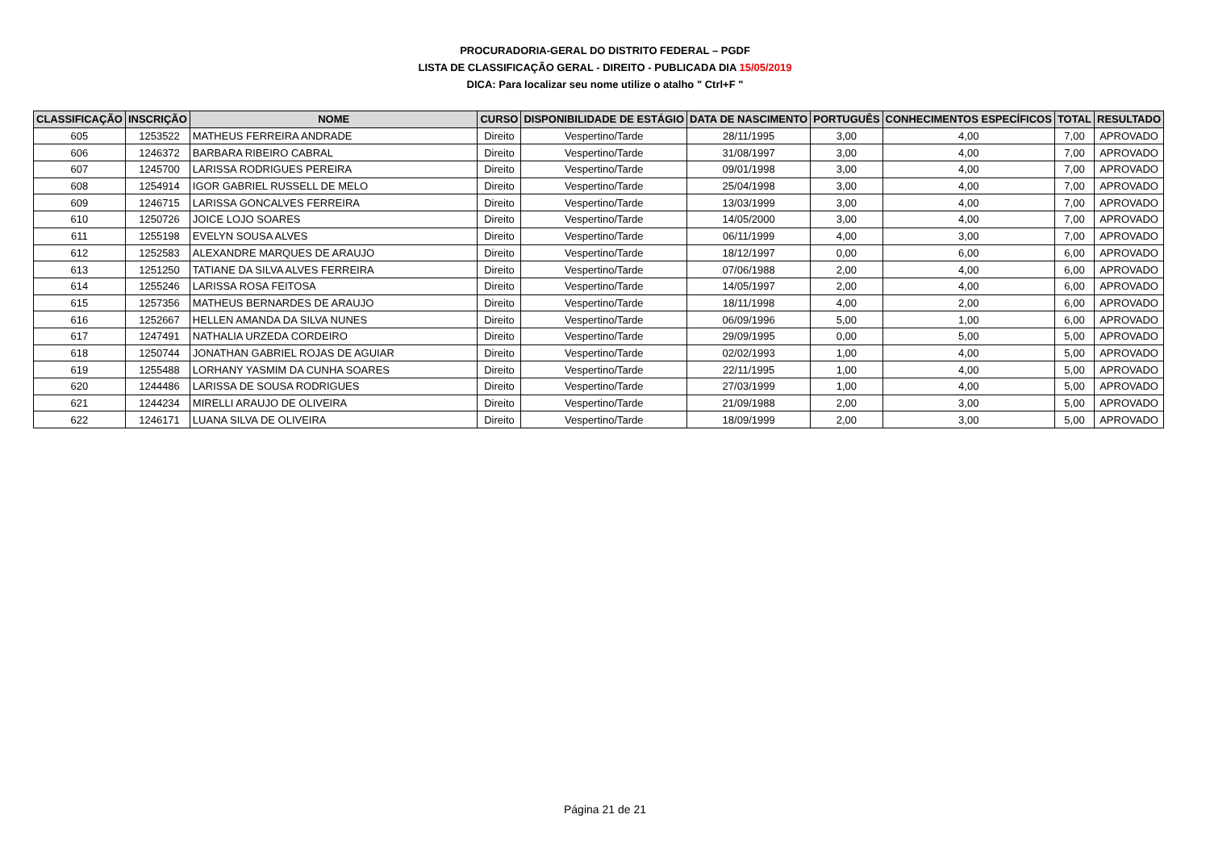PROCURADORIA-GERAL DO DISTRITO FEDERAL – PGDF
LISTA DE CLASSIFICAÇÃO GERAL - DIREITO - PUBLICADA DIA 15/05/2019
DICA: Para localizar seu nome utilize o atalho " Ctrl+F "
| CLASSIFICAÇÃO | INSCRIÇÃO | NOME | CURSO | DISPONIBILIDADE DE ESTÁGIO | DATA DE NASCIMENTO | PORTUGUÊS | CONHECIMENTOS ESPECÍFICOS | TOTAL | RESULTADO |
| --- | --- | --- | --- | --- | --- | --- | --- | --- | --- |
| 605 | 1253522 | MATHEUS FERREIRA ANDRADE | Direito | Vespertino/Tarde | 28/11/1995 | 3,00 | 4,00 | 7,00 | APROVADO |
| 606 | 1246372 | BARBARA RIBEIRO CABRAL | Direito | Vespertino/Tarde | 31/08/1997 | 3,00 | 4,00 | 7,00 | APROVADO |
| 607 | 1245700 | LARISSA RODRIGUES PEREIRA | Direito | Vespertino/Tarde | 09/01/1998 | 3,00 | 4,00 | 7,00 | APROVADO |
| 608 | 1254914 | IGOR GABRIEL RUSSELL DE MELO | Direito | Vespertino/Tarde | 25/04/1998 | 3,00 | 4,00 | 7,00 | APROVADO |
| 609 | 1246715 | LARISSA GONCALVES FERREIRA | Direito | Vespertino/Tarde | 13/03/1999 | 3,00 | 4,00 | 7,00 | APROVADO |
| 610 | 1250726 | JOICE LOJO SOARES | Direito | Vespertino/Tarde | 14/05/2000 | 3,00 | 4,00 | 7,00 | APROVADO |
| 611 | 1255198 | EVELYN SOUSA ALVES | Direito | Vespertino/Tarde | 06/11/1999 | 4,00 | 3,00 | 7,00 | APROVADO |
| 612 | 1252583 | ALEXANDRE MARQUES DE ARAUJO | Direito | Vespertino/Tarde | 18/12/1997 | 0,00 | 6,00 | 6,00 | APROVADO |
| 613 | 1251250 | TATIANE DA SILVA ALVES FERREIRA | Direito | Vespertino/Tarde | 07/06/1988 | 2,00 | 4,00 | 6,00 | APROVADO |
| 614 | 1255246 | LARISSA ROSA FEITOSA | Direito | Vespertino/Tarde | 14/05/1997 | 2,00 | 4,00 | 6,00 | APROVADO |
| 615 | 1257356 | MATHEUS BERNARDES DE ARAUJO | Direito | Vespertino/Tarde | 18/11/1998 | 4,00 | 2,00 | 6,00 | APROVADO |
| 616 | 1252667 | HELLEN AMANDA DA SILVA NUNES | Direito | Vespertino/Tarde | 06/09/1996 | 5,00 | 1,00 | 6,00 | APROVADO |
| 617 | 1247491 | NATHALIA URZEDA CORDEIRO | Direito | Vespertino/Tarde | 29/09/1995 | 0,00 | 5,00 | 5,00 | APROVADO |
| 618 | 1250744 | JONATHAN GABRIEL ROJAS DE AGUIAR | Direito | Vespertino/Tarde | 02/02/1993 | 1,00 | 4,00 | 5,00 | APROVADO |
| 619 | 1255488 | LORHANY YASMIM DA CUNHA SOARES | Direito | Vespertino/Tarde | 22/11/1995 | 1,00 | 4,00 | 5,00 | APROVADO |
| 620 | 1244486 | LARISSA DE SOUSA RODRIGUES | Direito | Vespertino/Tarde | 27/03/1999 | 1,00 | 4,00 | 5,00 | APROVADO |
| 621 | 1244234 | MIRELLI ARAUJO DE OLIVEIRA | Direito | Vespertino/Tarde | 21/09/1988 | 2,00 | 3,00 | 5,00 | APROVADO |
| 622 | 1246171 | LUANA SILVA DE OLIVEIRA | Direito | Vespertino/Tarde | 18/09/1999 | 2,00 | 3,00 | 5,00 | APROVADO |
Página 21 de 21